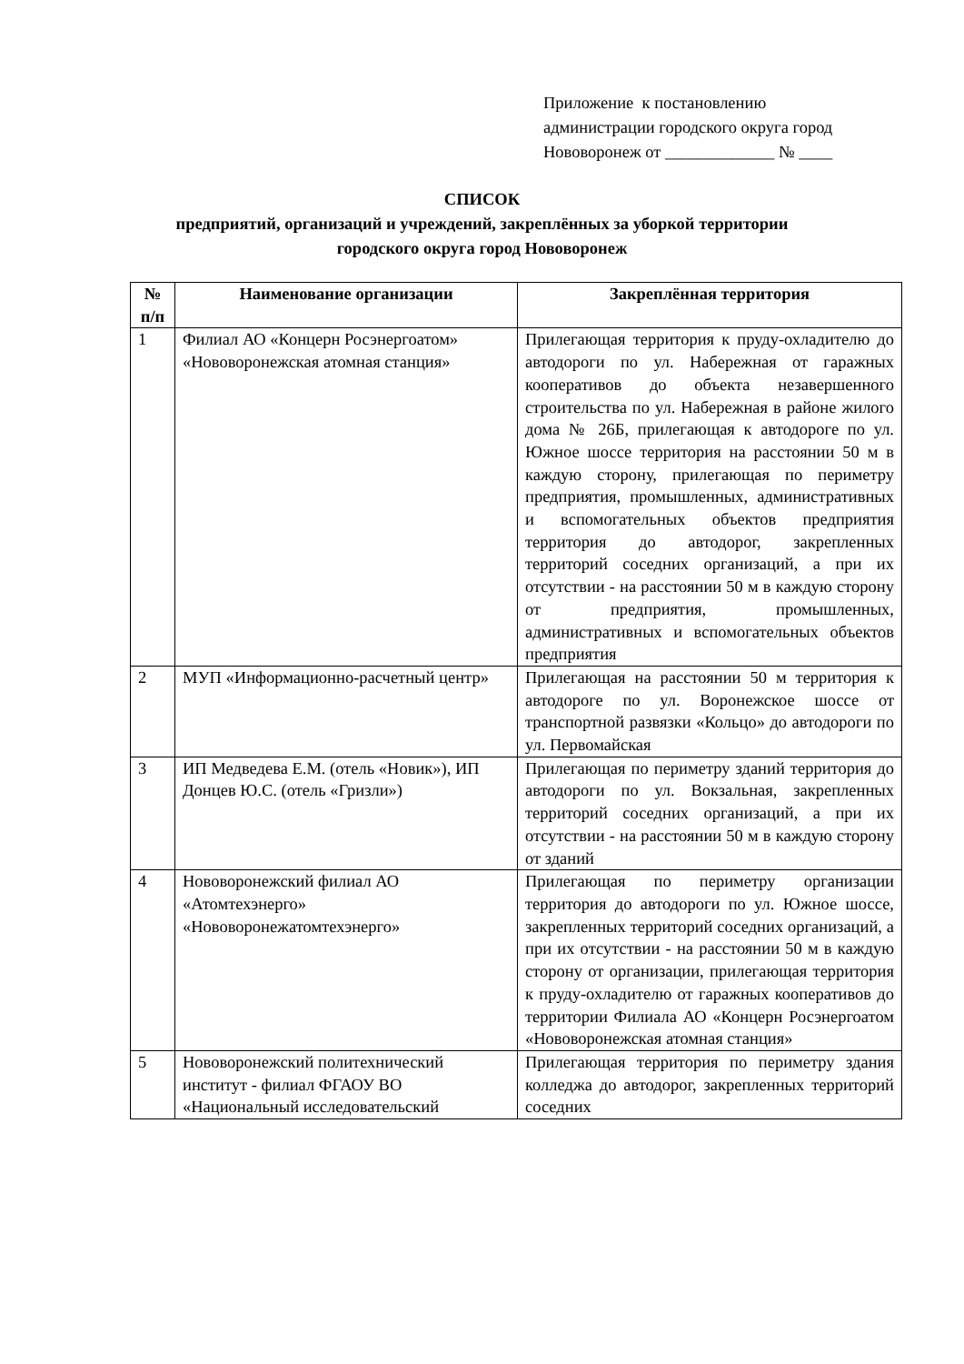Приложение к постановлению
администрации городского округа город
Нововоронеж от _____________ № ____
СПИСОК
предприятий, организаций и учреждений, закреплённых за уборкой территории
городского округа город Нововоронеж
| № п/п | Наименование организации | Закреплённая территория |
| --- | --- | --- |
| 1 | Филиал АО «Концерн Росэнергоатом» «Нововоронежская атомная станция» | Прилегающая территория к пруду-охладителю до автодороги по ул. Набережная от гаражных кооперативов до объекта незавершенного строительства по ул. Набережная в районе жилого дома № 26Б, прилегающая к автодороге по ул. Южное шоссе территория на расстоянии 50 м в каждую сторону, прилегающая по периметру предприятия, промышленных, административных и вспомогательных объектов предприятия территория до автодорог, закрепленных территорий соседних организаций, а при их отсутствии - на расстоянии 50 м в каждую сторону от предприятия, промышленных, административных и вспомогательных объектов предприятия |
| 2 | МУП «Информационно-расчетный центр» | Прилегающая на расстоянии 50 м территория к автодороге по ул. Воронежское шоссе от транспортной развязки «Кольцо» до автодороги по ул. Первомайская |
| 3 | ИП Медведева Е.М. (отель «Новик»), ИП Донцев Ю.С. (отель «Гризли») | Прилегающая по периметру зданий территория до автодороги по ул. Вокзальная, закрепленных территорий соседних организаций, а при их отсутствии - на расстоянии 50 м в каждую сторону от зданий |
| 4 | Нововоронежский филиал АО «Атомтехэнерго» «Нововоронежатомтехэнерго» | Прилегающая по периметру организации территория до автодороги по ул. Южное шоссе, закрепленных территорий соседних организаций, а при их отсутствии - на расстоянии 50 м в каждую сторону от организации, прилегающая территория к пруду-охладителю от гаражных кооперативов до территории Филиала АО «Концерн Росэнергоатом «Нововоронежская атомная станция» |
| 5 | Нововоронежский политехнический институт - филиал ФГАОУ ВО «Национальный исследовательский | Прилегающая территория по периметру здания колледжа до автодорог, закрепленных территорий соседних |